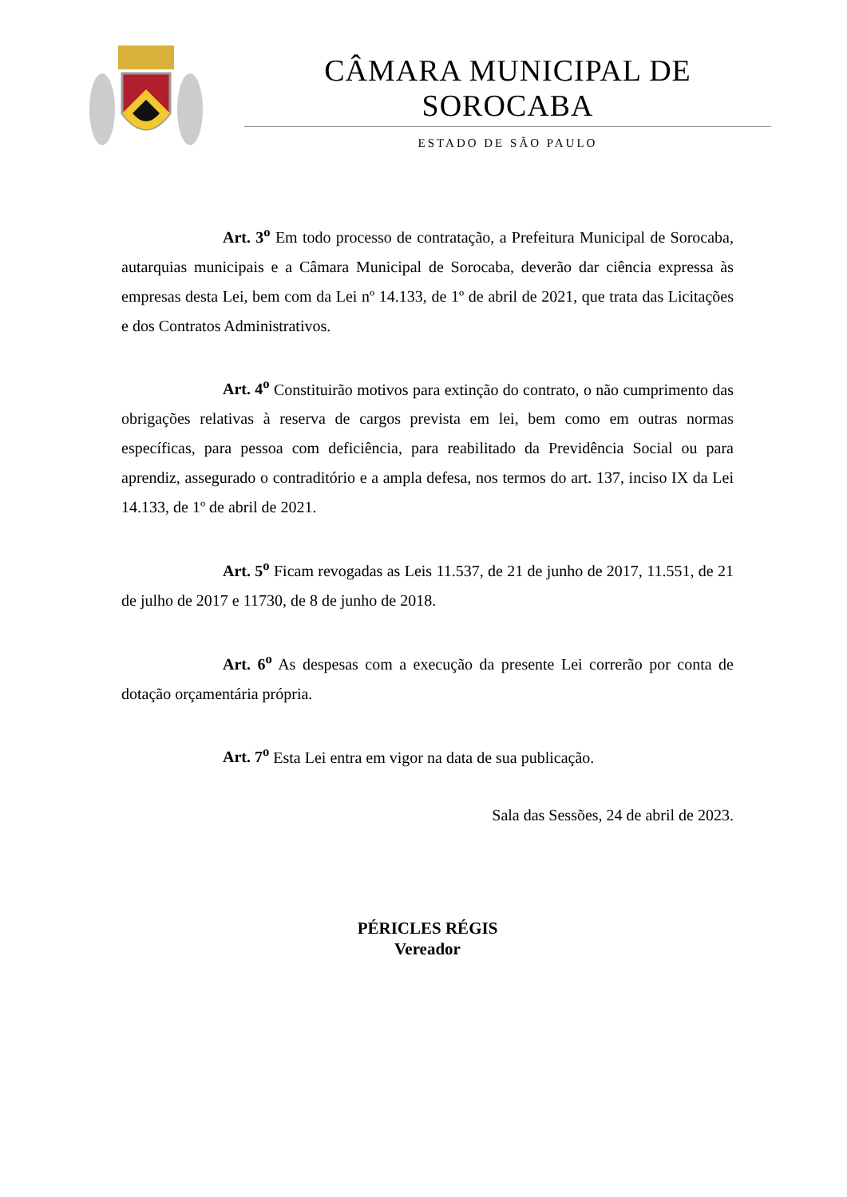CÂMARA MUNICIPAL DE SOROCABA
ESTADO DE SÃO PAULO
Art. 3<sup>o</sup> Em todo processo de contratação, a Prefeitura Municipal de Sorocaba, autarquias municipais e a Câmara Municipal de Sorocaba, deverão dar ciência expressa às empresas desta Lei, bem com da Lei nº 14.133, de 1º de abril de 2021, que trata das Licitações e dos Contratos Administrativos.
Art. 4<sup>o</sup> Constituirão motivos para extinção do contrato, o não cumprimento das obrigações relativas à reserva de cargos prevista em lei, bem como em outras normas específicas, para pessoa com deficiência, para reabilitado da Previdência Social ou para aprendiz, assegurado o contraditório e a ampla defesa, nos termos do art. 137, inciso IX da Lei 14.133, de 1º de abril de 2021.
Art. 5<sup>o</sup> Ficam revogadas as Leis 11.537, de 21 de junho de 2017, 11.551, de 21 de julho de 2017 e 11730, de 8 de junho de 2018.
Art. 6<sup>o</sup> As despesas com a execução da presente Lei correrão por conta de dotação orçamentária própria.
Art. 7<sup>o</sup> Esta Lei entra em vigor na data de sua publicação.
Sala das Sessões, 24 de abril de 2023.
PÉRICLES RÉGIS
Vereador